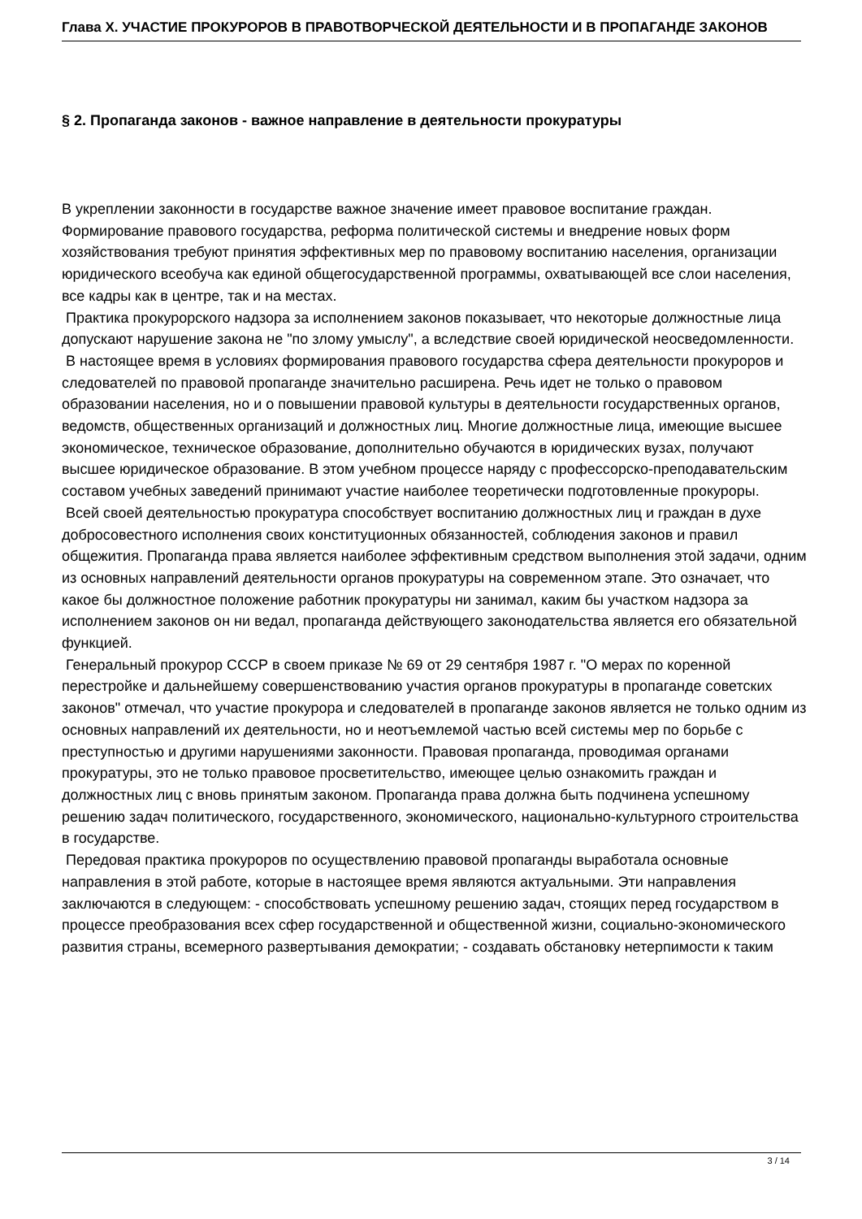Глава X. УЧАСТИЕ ПРОКУРОРОВ В ПРАВОТВОРЧЕСКОЙ ДЕЯТЕЛЬНОСТИ И В ПРОПАГАНДЕ ЗАКОНОВ
§ 2. Пропаганда законов - важное направление в деятельности прокуратуры
В укреплении законности в государстве важное значение имеет правовое воспитание граждан. Формирование правового государства, реформа политической системы и внедрение новых форм хозяйствования требуют принятия эффективных мер по правовому воспитанию населения, организации юридического всеобуча как единой общегосударственной программы, охватывающей все слои населения, все кадры как в центре, так и на местах.
Практика прокурорского надзора за исполнением законов показывает, что некоторые должностные лица допускают нарушение закона не "по злому умыслу", а вследствие своей юридической неосведомленности.
В настоящее время в условиях формирования правового государства сфера деятельности прокуроров и следователей по правовой пропаганде значительно расширена. Речь идет не только о правовом образовании населения, но и о повышении правовой культуры в деятельности государственных органов, ведомств, общественных организаций и должностных лиц. Многие должностные лица, имеющие высшее экономическое, техническое образование, дополнительно обучаются в юридических вузах, получают высшее юридическое образование. В этом учебном процессе наряду с профессорско-преподавательским составом учебных заведений принимают участие наиболее теоретически подготовленные прокуроры.
Всей своей деятельностью прокуратура способствует воспитанию должностных лиц и граждан в духе добросовестного исполнения своих конституционных обязанностей, соблюдения законов и правил общежития. Пропаганда права является наиболее эффективным средством выполнения этой задачи, одним из основных направлений деятельности органов прокуратуры на современном этапе. Это означает, что какое бы должностное положение работник прокуратуры ни занимал, каким бы участком надзора за исполнением законов он ни ведал, пропаганда действующего законодательства является его обязательной функцией.
Генеральный прокурор СССР в своем приказе № 69 от 29 сентября 1987 г. "О мерах по коренной перестройке и дальнейшему совершенствованию участия органов прокуратуры в пропаганде советских законов" отмечал, что участие прокурора и следователей в пропаганде законов является не только одним из основных направлений их деятельности, но и неотъемлемой частью всей системы мер по борьбе с преступностью и другими нарушениями законности. Правовая пропаганда, проводимая органами прокуратуры, это не только правовое просветительство, имеющее целью ознакомить граждан и должностных лиц с вновь принятым законом. Пропаганда права должна быть подчинена успешному решению задач политического, государственного, экономического, национально-культурного строительства в государстве.
Передовая практика прокуроров по осуществлению правовой пропаганды выработала основные направления в этой работе, которые в настоящее время являются актуальными. Эти направления заключаются в следующем: - способствовать успешному решению задач, стоящих перед государством в процессе преобразования всех сфер государственной и общественной жизни, социально-экономического развития страны, всемерного развертывания демократии; - создавать обстановку нетерпимости к таким
3 / 14